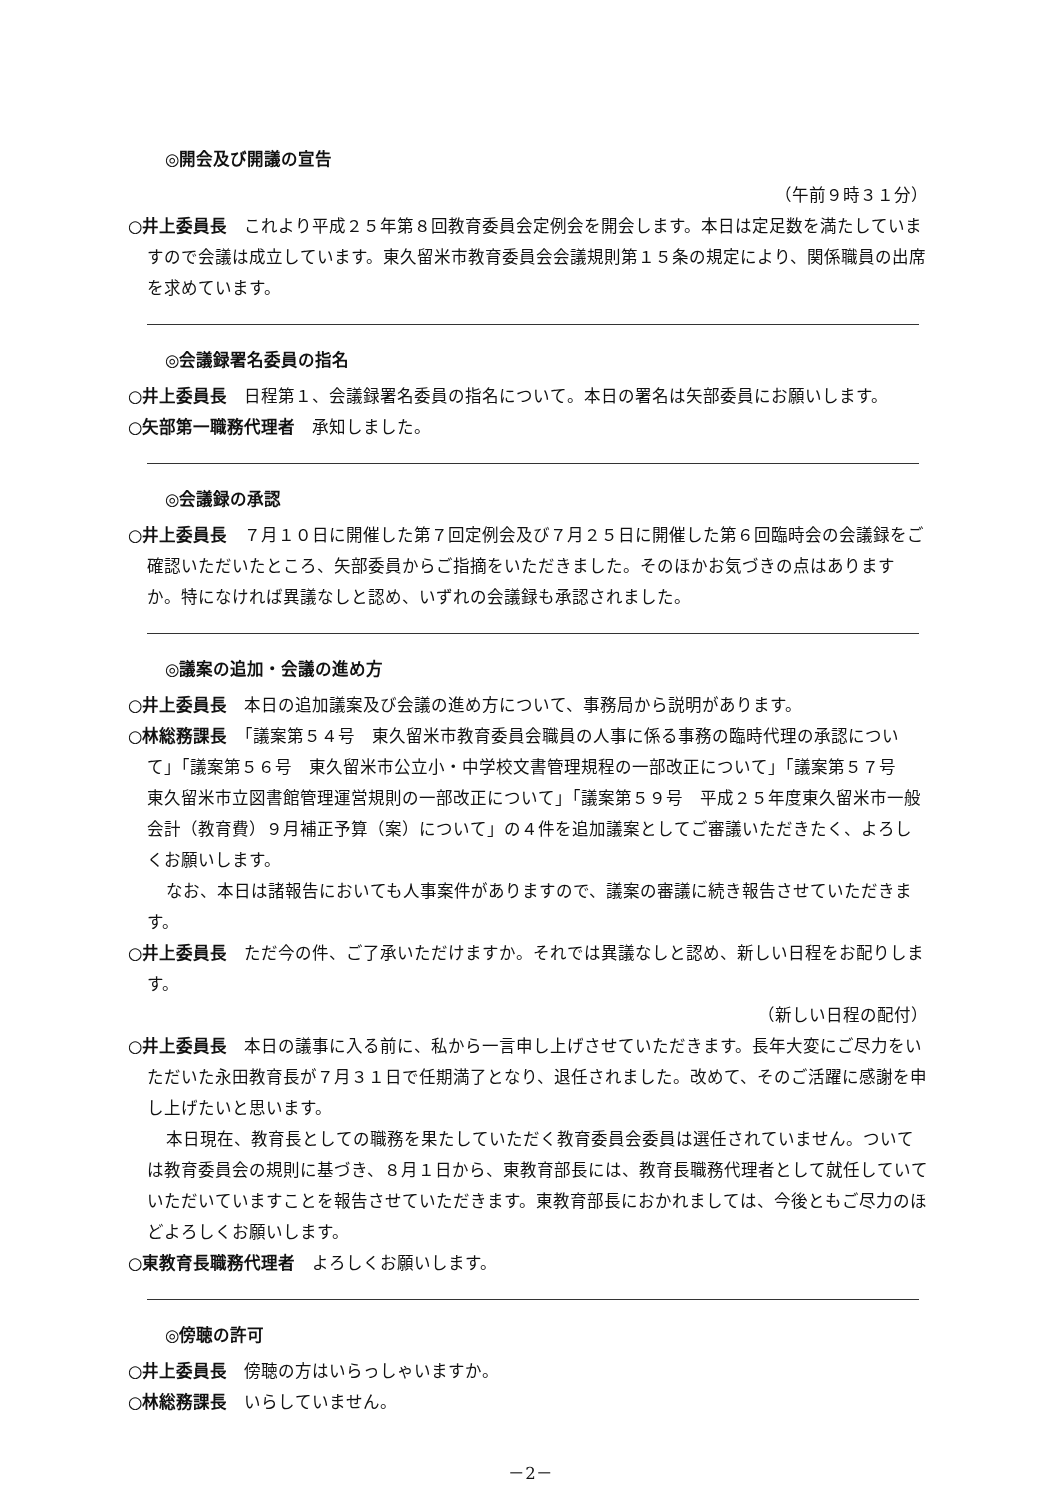◎開会及び開議の宣告
（午前９時３１分）
○井上委員長　これより平成２５年第８回教育委員会定例会を開会します。本日は定足数を満たしていますので会議は成立しています。東久留米市教育委員会会議規則第１５条の規定により、関係職員の出席を求めています。
◎会議録署名委員の指名
○井上委員長　日程第１、会議録署名委員の指名について。本日の署名は矢部委員にお願いします。
○矢部第一職務代理者　承知しました。
◎会議録の承認
○井上委員長　７月１０日に開催した第７回定例会及び７月２５日に開催した第６回臨時会の会議録をご確認いただいたところ、矢部委員からご指摘をいただきました。そのほかお気づきの点はありますか。特になければ異議なしと認め、いずれの会議録も承認されました。
◎議案の追加・会議の進め方
○井上委員長　本日の追加議案及び会議の進め方について、事務局から説明があります。
○林総務課長　「議案第５４号　東久留米市教育委員会職員の人事に係る事務の臨時代理の承認について」「議案第５６号　東久留米市公立小・中学校文書管理規程の一部改正について」「議案第５７号　東久留米市立図書館管理運営規則の一部改正について」「議案第５９号　平成２５年度東久留米市一般会計（教育費）９月補正予算（案）について」の４件を追加議案としてご審議いただきたく、よろしくお願いします。
なお、本日は諸報告においても人事案件がありますので、議案の審議に続き報告させていただきます。
○井上委員長　ただ今の件、ご了承いただけますか。それでは異議なしと認め、新しい日程をお配りします。
（新しい日程の配付）
○井上委員長　本日の議事に入る前に、私から一言申し上げさせていただきます。長年大変にご尽力をいただいた永田教育長が７月３１日で任期満了となり、退任されました。改めて、そのご活躍に感謝を申し上げたいと思います。
本日現在、教育長としての職務を果たしていただく教育委員会委員は選任されていません。ついては教育委員会の規則に基づき、８月１日から、東教育部長には、教育長職務代理者として就任していていただいていますことを報告させていただきます。東教育部長におかれましては、今後ともご尽力のほどよろしくお願いします。
○東教育長職務代理者　よろしくお願いします。
◎傍聴の許可
○井上委員長　傍聴の方はいらっしゃいますか。
○林総務課長　いらしていません。
－2－